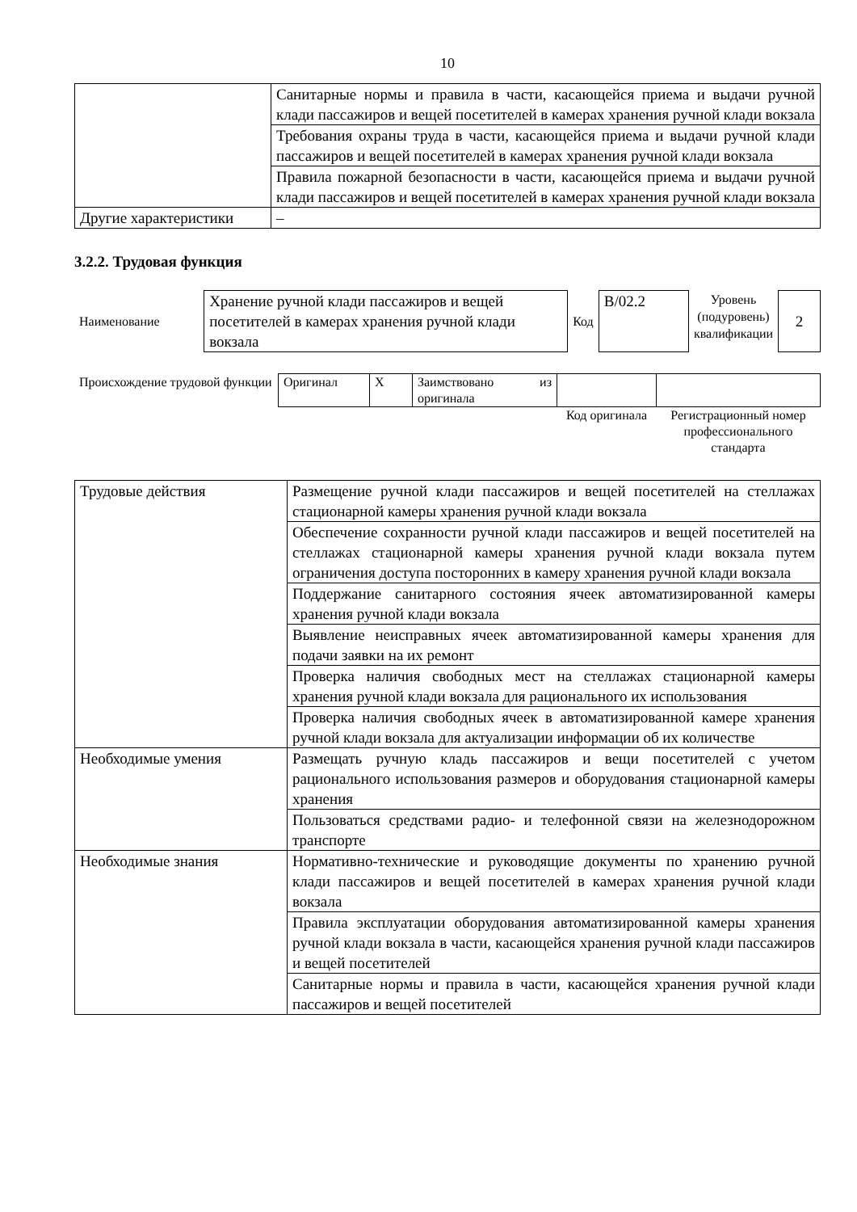10
| | Санитарные нормы и правила в части, касающейся приема и выдачи ручной клади пассажиров и вещей посетителей в камерах хранения ручной клади вокзала |
| | Требования охраны труда в части, касающейся приема и выдачи ручной клади пассажиров и вещей посетителей в камерах хранения ручной клади вокзала |
| | Правила пожарной безопасности в части, касающейся приема и выдачи ручной клади пассажиров и вещей посетителей в камерах хранения ручной клади вокзала |
| Другие характеристики | – |
3.2.2. Трудовая функция
| Наименование | Хранение ручной клади пассажиров и вещей посетителей в камерах хранения ручной клади вокзала | Код | В/02.2 | Уровень (подуровень) квалификации | 2 |
| Происхождение трудовой функции | Оригинал | X | Заимствовано из оригинала | | |
| | | | | Код оригинала | Регистрационный номер профессионального стандарта |
| Трудовые действия | Размещение ручной клади пассажиров и вещей посетителей на стеллажах стационарной камеры хранения ручной клади вокзала |
| | Обеспечение сохранности ручной клади пассажиров и вещей посетителей на стеллажах стационарной камеры хранения ручной клади вокзала путем ограничения доступа посторонних в камеру хранения ручной клади вокзала |
| | Поддержание санитарного состояния ячеек автоматизированной камеры хранения ручной клади вокзала |
| | Выявление неисправных ячеек автоматизированной камеры хранения для подачи заявки на их ремонт |
| | Проверка наличия свободных мест на стеллажах стационарной камеры хранения ручной клади вокзала для рационального их использования |
| | Проверка наличия свободных ячеек в автоматизированной камере хранения ручной клади вокзала для актуализации информации об их количестве |
| Необходимые умения | Размещать ручную кладь пассажиров и вещи посетителей с учетом рационального использования размеров и оборудования стационарной камеры хранения |
| | Пользоваться средствами радио- и телефонной связи на железнодорожном транспорте |
| Необходимые знания | Нормативно-технические и руководящие документы по хранению ручной клади пассажиров и вещей посетителей в камерах хранения ручной клади вокзала |
| | Правила эксплуатации оборудования автоматизированной камеры хранения ручной клади вокзала в части, касающейся хранения ручной клади пассажиров и вещей посетителей |
| | Санитарные нормы и правила в части, касающейся хранения ручной клади пассажиров и вещей посетителей |